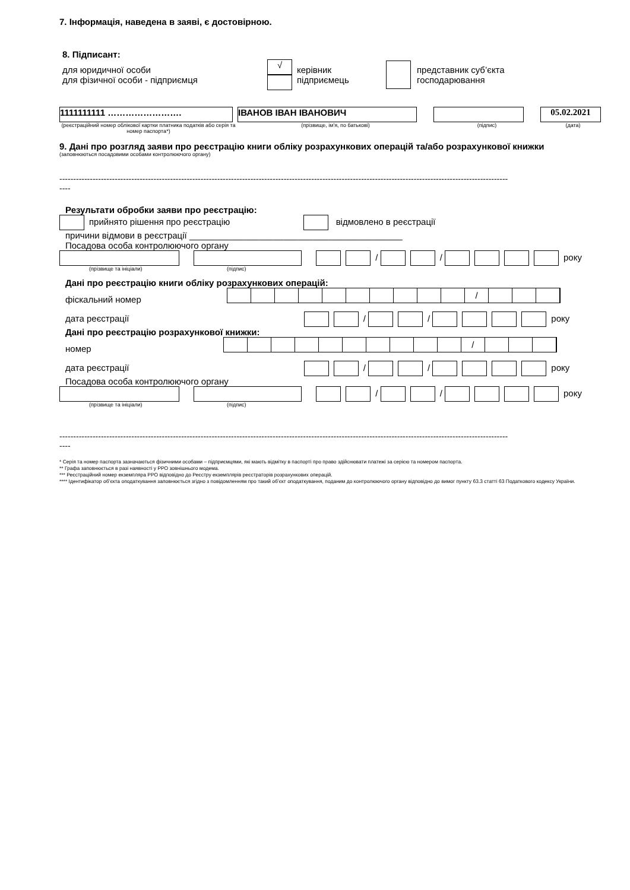7. Інформація, наведена в заяві, є достовірною.
8. Підписант:
для юридичної особи
для фізичної особи - підприємця
√
керівник
підприємець
представник суб’єкта
господарювання
1111111111 …………………….
(реєстраційний номер облікової картки платника податків або серія та номер паспорта*)
ІВАНОВ ІВАН ІВАНОВИЧ
(прізвище, ім'я, по батькові)
(підпис)
05.02.2021
(дата)
9. Дані про розгляд заяви про реєстрацію книги обліку розрахункових операцій та/або розрахункової книжки
(заповнюються посадовими особами контролюючого органу)
------------------------------------------------------------------------------------------------------------------------------------------------------------------
----
Результати обробки заяви про реєстрацію:
прийнято рішення про реєстрацію відмовлено в реєстрації
причини відмови в реєстрації ___________________________________________
Посадова особа контролюючого органу
/ / року
(прізвище та ініціали) (підпис)
Дані про реєстрацію книги обліку розрахункових операцій:
фіскальний номер /
дата реєстрації / / року
Дані про реєстрацію розрахункової книжки:
номер /
дата реєстрації / / року
Посадова особа контролюючого органу
/ / року
(прізвище та ініціали) (підпис)
------------------------------------------------------------------------------------------------------------------------------------------------------------------
----
* Серія та номер паспорта зазначаються фізичними особами – підприємцями, які мають відмітку в паспорті про право здійснювати платежі за серією та номером паспорта.
** Графа заповнюється в разі наявності у РРО зовнішнього модема.
*** Реєстраційний номер екземпляра РРО відповідно до Реєстру екземплярів реєстраторів розрахункових операцій.
**** Ідентифікатор об’єкта оподаткування заповнюється згідно з повідомленням про такий об’єкт оподаткування, поданим до контролюючого органу відповідно до вимог пункту 63.3 статті 63 Податкового кодексу України.